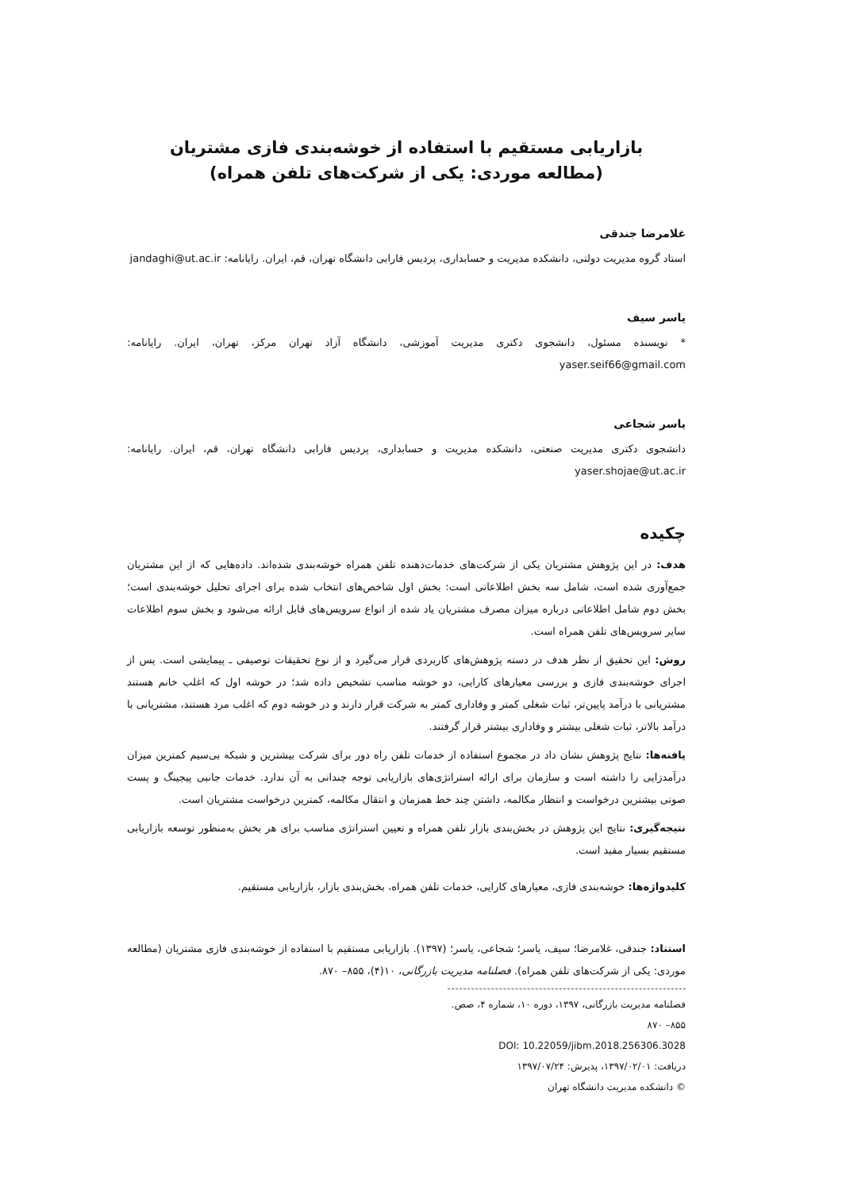بازاریابی مستقیم با استفاده از خوشه‌بندی فازی مشتریان
(مطالعه موردی: یکی از شرکت‌های تلفن همراه)
غلامرضا جندقی
استاد گروه مدیریت دولتی، دانشکده مدیریت و حسابداری، پردیس فارابی دانشگاه تهران، قم، ایران. رایانامه: jandaghi@ut.ac.ir
یاسر سیف
* نویسنده مسئول، دانشجوی دکتری مدیریت آموزشی، دانشگاه آزاد تهران مرکز، تهران، ایران. رایانامه: yaser.seif66@gmail.com
یاسر شجاعی
دانشجوی دکتری مدیریت صنعتی، دانشکده مدیریت و حسابداری، پردیس فارابی دانشگاه تهران، قم، ایران. رایانامه: yaser.shojae@ut.ac.ir
چکیده
هدف: در این پژوهش مشتریان یکی از شرکت‌های خدمات‌دهنده تلفن همراه خوشه‌بندی شده‌اند. داده‌هایی که از این مشتریان جمع‌آوری شده است، شامل سه بخش اطلاعاتی است: بخش اول شاخص‌های انتخاب شده برای اجرای تحلیل خوشه‌بندی است؛ بخش دوم شامل اطلاعاتی درباره میزان مصرف مشتریان یاد شده از انواع سرویس‌های قابل ارائه می‌شود و بخش سوم اطلاعات سایر سرویس‌های تلفن همراه است.
روش: این تحقیق از نظر هدف در دسته پژوهش‌های کاربردی قرار می‌گیرد و از نوع تحقیقات توصیفی ـ پیمایشی است. پس از اجرای خوشه‌بندی فازی و بررسی معیارهای کارایی، دو خوشه مناسب تشخیص داده شد؛ در خوشه اول که اغلب خانم هستند مشتریانی با درآمد پایین‌تر، ثبات شغلی کمتر و وفاداری کمتر به شرکت قرار دارند و در خوشه دوم که اغلب مرد هستند، مشتریانی با درآمد بالاتر، ثبات شغلی بیشتر و وفاداری بیشتر قرار گرفتند.
یافته‌ها: نتایج پژوهش نشان داد در مجموع استفاده از خدمات تلفن راه دور برای شرکت بیشترین و شبکه بی‌سیم کمترین میزان درآمدزایی را داشته است و سازمان برای ارائه استراتژی‌های بازاریابی توجه چندانی به آن ندارد. خدمات جانبی پیجینگ و پست صوتی بیشترین درخواست و انتظار مکالمه، داشتن چند خط همزمان و انتقال مکالمه، کمترین درخواست مشتریان است.
نتیجه‌گیری: نتایج این پژوهش در بخش‌بندی بازار تلفن همراه و تعیین استراتژی مناسب برای هر بخش به‌منظور توسعه بازاریابی مستقیم بسیار مفید است.
کلیدواژه‌ها: خوشه‌بندی فازی، معیارهای کارایی، خدمات تلفن همراه، بخش‌بندی بازار، بازاریابی مستقیم.
استناد: جندقی، غلامرضا؛ سیف، یاسر؛ شجاعی، یاسر؛ (۱۳۹۷). بازاریابی مستقیم با استفاده از خوشه‌بندی فازی مشتریان (مطالعه موردی: یکی از شرکت‌های تلفن همراه). فصلنامه مدیریت بازرگانی، ۱۰(۴)، ۸۵۵– ۸۷۰.
فصلنامه مدیریت بازرگانی، ۱۳۹۷، دوره ۱۰، شماره ۴، صص. ۸۵۵– ۸۷۰
DOI: 10.22059/jibm.2018.256306.3028
دریافت: ۱۳۹۷/۰۲/۰۱، پذیرش: ۱۳۹۷/۰۷/۲۴
© دانشکده مدیریت دانشگاه تهران